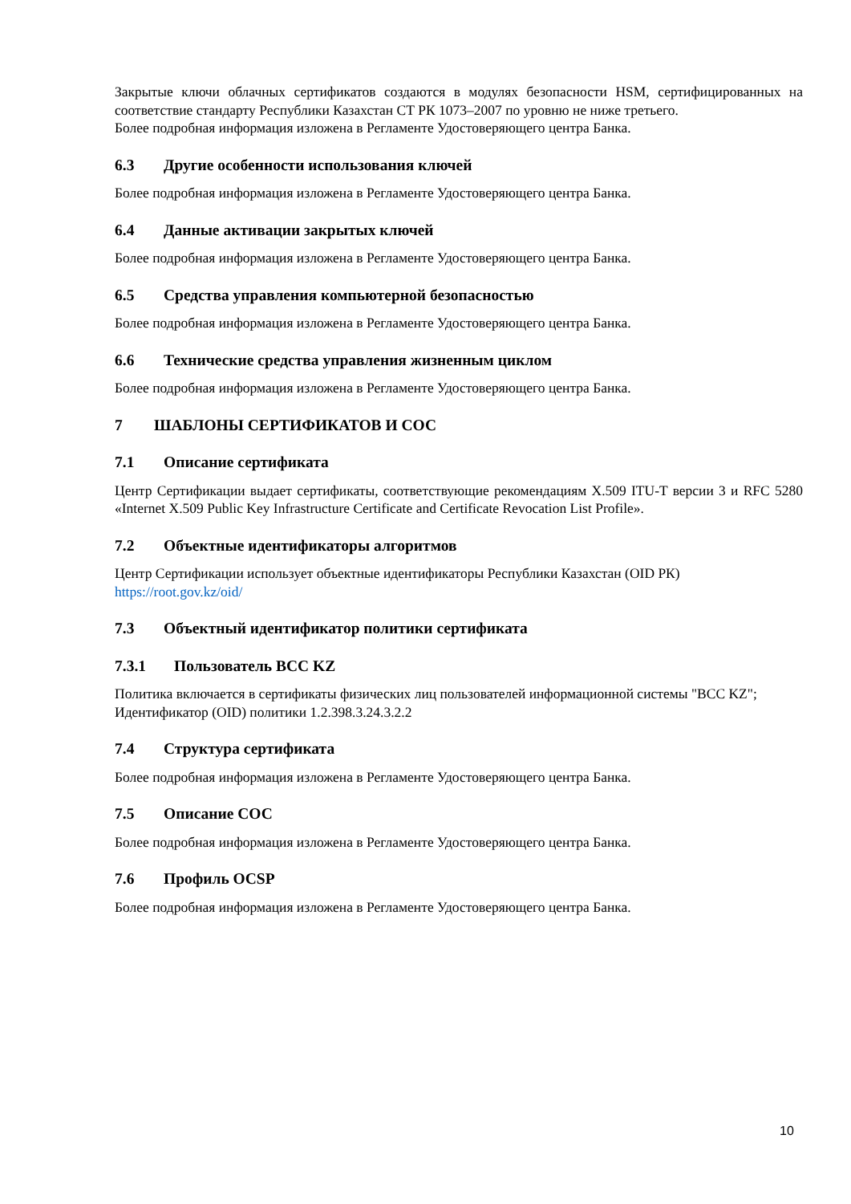Закрытые ключи облачных сертификатов создаются в модулях безопасности HSM, сертифицированных на соответствие стандарту Республики Казахстан СТ РК 1073–2007 по уровню не ниже третьего.
Более подробная информация изложена в Регламенте Удостоверяющего центра Банка.
6.3 Другие особенности использования ключей
Более подробная информация изложена в Регламенте Удостоверяющего центра Банка.
6.4 Данные активации закрытых ключей
Более подробная информация изложена в Регламенте Удостоверяющего центра Банка.
6.5 Средства управления компьютерной безопасностью
Более подробная информация изложена в Регламенте Удостоверяющего центра Банка.
6.6 Технические средства управления жизненным циклом
Более подробная информация изложена в Регламенте Удостоверяющего центра Банка.
7 ШАБЛОНЫ СЕРТИФИКАТОВ И СОС
7.1 Описание сертификата
Центр Сертификации выдает сертификаты, соответствующие рекомендациям X.509 ITU-T версии 3 и RFC 5280 «Internet X.509 Public Key Infrastructure Certificate and Certificate Revocation List Profile».
7.2 Объектные идентификаторы алгоритмов
Центр Сертификации использует объектные идентификаторы Республики Казахстан (OID РК)
https://root.gov.kz/oid/
7.3 Объектный идентификатор политики сертификата
7.3.1 Пользователь BCC KZ
Политика включается в сертификаты физических лиц пользователей информационной системы "BCC KZ";
Идентификатор (OID) политики 1.2.398.3.24.3.2.2
7.4 Структура сертификата
Более подробная информация изложена в Регламенте Удостоверяющего центра Банка.
7.5 Описание СОС
Более подробная информация изложена в Регламенте Удостоверяющего центра Банка.
7.6 Профиль OCSP
Более подробная информация изложена в Регламенте Удостоверяющего центра Банка.
10